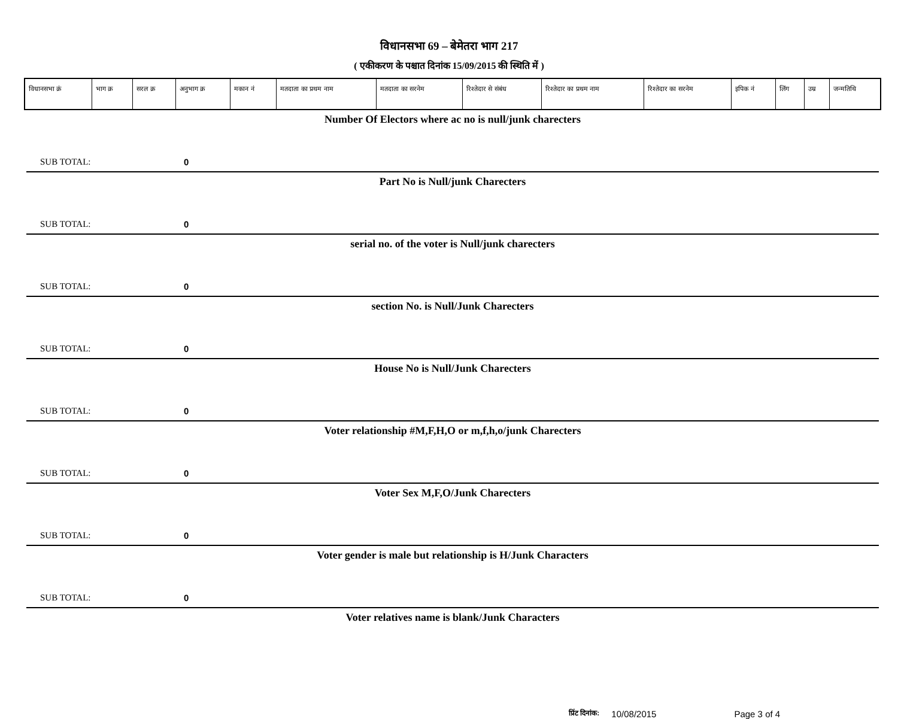विधानसभा 69 – बेमेतरा भाग 217
( एकीकरण के पश्चात दिनांक 15/09/2015 की स्थिति में )
| विधानसभा क्रं | भाग क्र | सरल क्र | अनुभाग क्र | मकान नं | मतदाता का प्रथम नाम | मतदाता का सरनेम | रिश्तेदार से संबंध | रिश्तेदार का प्रथम नाम | रिश्तेदार का सरनेम | इपिक नं | लिंग | उम्र | जन्मतिथि |
| --- | --- | --- | --- | --- | --- | --- | --- | --- | --- | --- | --- | --- | --- |
Number Of Electors where ac no is null/junk charecters
SUB TOTAL: 0
Part No is Null/junk Charecters
SUB TOTAL: 0
serial no. of the voter is Null/junk charecters
SUB TOTAL: 0
section No. is Null/Junk Charecters
SUB TOTAL: 0
House No is Null/Junk Charecters
SUB TOTAL: 0
Voter relationship #M,F,H,O or m,f,h,o/junk Charecters
SUB TOTAL: 0
Voter Sex M,F,O/Junk Charecters
SUB TOTAL: 0
Voter gender is male but relationship is H/Junk Characters
SUB TOTAL: 0
Voter relatives name is blank/Junk Characters
प्रिंट दिनांक: 10/08/2015 Page 3 of 4